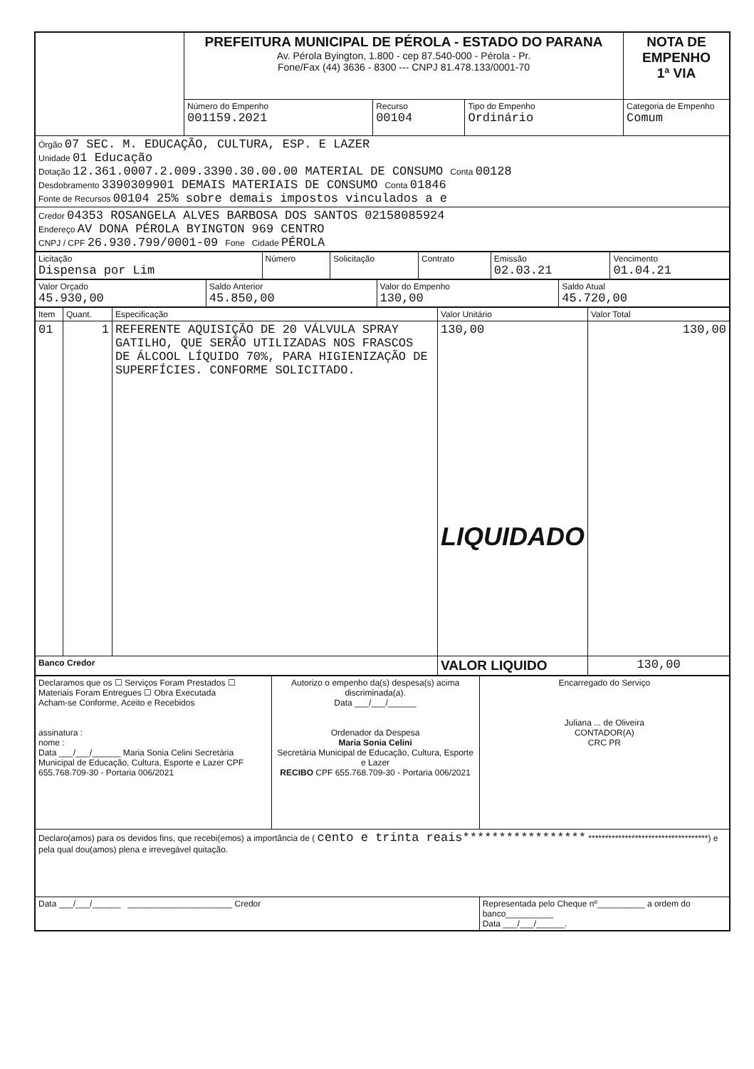| | PREFEITURA MUNICIPAL DE PÉROLA - ESTADO DO PARANA Av. Pérola Byington, 1.800 - cep 87.540-000 - Pérola - Pr. Fone/Fax (44) 3636 - 8300 --- CNPJ 81.478.133/0001-70 | | | NOTA DE EMPENHO 1ª VIA |
| | Número do Empenho 001159.2021 | Recurso 00104 | Tipo do Empenho Ordinário | Categoria de Empenho Comum |
| Órgão 07 SEC. M. EDUCAÇÃO, CULTURA, ESP. E LAZER Unidade 01 Educação Dotação 12.361.0007.2.009.3390.30.00.00 MATERIAL DE CONSUMO Conta 00128 Desdobramento 3390309901 DEMAIS MATERIAIS DE CONSUMO Conta 01846 Fonte de Recursos 00104 25% sobre demais impostos vinculados a e | | | | |
| Credor 04353 ROSANGELA ALVES BARBOSA DOS SANTOS 02158085924 Endereço AV DONA PÉROLA BYINGTON 969 CENTRO CNPJ / CPF 26.930.799/0001-09 Fone Cidade PÉROLA | | | | |
| Licitação Dispensa por Lim | Número | Solicitação | Contrato | Emissão 02.03.21 | Vencimento 01.04.21 |
| Valor Orçado 45.930,00 | Saldo Anterior 45.850,00 | Valor do Empenho 130,00 | Saldo Atual 45.720,00 |
| Item | Quant. | Especificação | Valor Unitário | Valor Total |
| --- | --- | --- | --- | --- |
| 01 | 1 | REFERENTE AQUISIÇÃO DE 20 VÁLVULA SPRAY GATILHO, QUE SERÃO UTILIZADAS NOS FRASCOS DE ÁLCOOL LÍQUIDO 70%, PARA HIGIENIZAÇÃO DE SUPERFÍCIES. CONFORME SOLICITADO. | 130,00 LIQUIDADO | 130,00 |
| Banco Credor | | | VALOR LIQUIDO | 130,00 |
| Declaramos que os ☐ Serviços Foram Prestados ☐ Materiais Foram Entregues ☐ Obra Executada Acham-se Conforme, Aceito e Recebidos assinatura : nome : Data ___/___/______ Maria Sonia Celini Secretária Municipal de Educação, Cultura, Esporte e Lazer CPF 655.768.709-30 - Portaria 006/2021 | Autorizo o empenho da(s) despesa(s) acima discriminada(a). Data ___/___/______ Ordenador da Despesa Maria Sonia Celini Secretária Municipal de Educação, Cultura, Esporte e Lazer RECIBO CPF 655.768.709-30 - Portaria 006/2021 | Encarregado do Serviço Juliana ... de Oliveira CONTADOR(A) CRC PR |
| Declaro(amos) para os devidos fins, que recebi(emos) a importância de ( cento e trinta reais***************** ************************************) e pela qual dou(amos) plena e irrevegável quitação. | | |
| Data ___/___/______ ______________________ Credor | | Representada pelo Cheque nº__________ a ordem do banco__________ Data ___/___/______. |